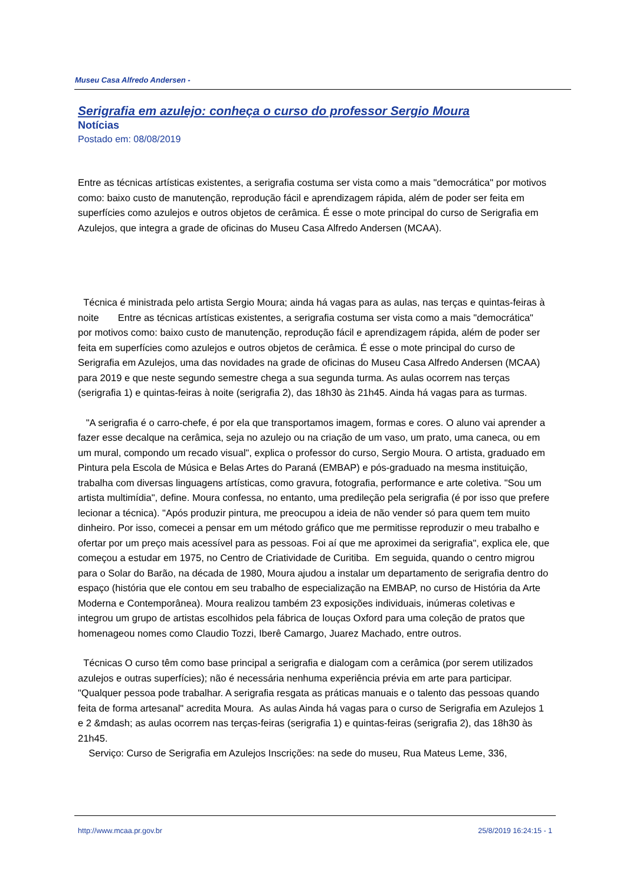Museu Casa Alfredo Andersen -
Serigrafia em azulejo: conheça o curso do professor Sergio Moura
Notícias
Postado em: 08/08/2019
Entre as técnicas artísticas existentes, a serigrafia costuma ser vista como a mais "democrática" por motivos como: baixo custo de manutenção, reprodução fácil e aprendizagem rápida, além de poder ser feita em superfícies como azulejos e outros objetos de cerâmica. É esse o mote principal do curso de Serigrafia em Azulejos, que integra a grade de oficinas do Museu Casa Alfredo Andersen (MCAA).
Técnica é ministrada pelo artista Sergio Moura; ainda há vagas para as aulas, nas terças e quintas-feiras à noite Entre as técnicas artísticas existentes, a serigrafia costuma ser vista como a mais "democrática" por motivos como: baixo custo de manutenção, reprodução fácil e aprendizagem rápida, além de poder ser feita em superfícies como azulejos e outros objetos de cerâmica. É esse o mote principal do curso de Serigrafia em Azulejos, uma das novidades na grade de oficinas do Museu Casa Alfredo Andersen (MCAA) para 2019 e que neste segundo semestre chega a sua segunda turma. As aulas ocorrem nas terças (serigrafia 1) e quintas-feiras à noite (serigrafia 2), das 18h30 às 21h45. Ainda há vagas para as turmas.
"A serigrafia é o carro-chefe, é por ela que transportamos imagem, formas e cores. O aluno vai aprender a fazer esse decalque na cerâmica, seja no azulejo ou na criação de um vaso, um prato, uma caneca, ou em um mural, compondo um recado visual", explica o professor do curso, Sergio Moura. O artista, graduado em Pintura pela Escola de Música e Belas Artes do Paraná (EMBAP) e pós-graduado na mesma instituição, trabalha com diversas linguagens artísticas, como gravura, fotografia, performance e arte coletiva. "Sou um artista multimídia", define. Moura confessa, no entanto, uma predileção pela serigrafia (é por isso que prefere lecionar a técnica). "Após produzir pintura, me preocupou a ideia de não vender só para quem tem muito dinheiro. Por isso, comecei a pensar em um método gráfico que me permitisse reproduzir o meu trabalho e ofertar por um preço mais acessível para as pessoas. Foi aí que me aproximei da serigrafia", explica ele, que começou a estudar em 1975, no Centro de Criatividade de Curitiba. Em seguida, quando o centro migrou para o Solar do Barão, na década de 1980, Moura ajudou a instalar um departamento de serigrafia dentro do espaço (história que ele contou em seu trabalho de especialização na EMBAP, no curso de História da Arte Moderna e Contemporânea). Moura realizou também 23 exposições individuais, inúmeras coletivas e integrou um grupo de artistas escolhidos pela fábrica de louças Oxford para uma coleção de pratos que homenageou nomes como Claudio Tozzi, Iberê Camargo, Juarez Machado, entre outros.
Técnicas O curso têm como base principal a serigrafia e dialogam com a cerâmica (por serem utilizados azulejos e outras superfícies); não é necessária nenhuma experiência prévia em arte para participar. "Qualquer pessoa pode trabalhar. A serigrafia resgata as práticas manuais e o talento das pessoas quando feita de forma artesanal" acredita Moura. As aulas Ainda há vagas para o curso de Serigrafia em Azulejos 1 e 2 &mdash; as aulas ocorrem nas terças-feiras (serigrafia 1) e quintas-feiras (serigrafia 2), das 18h30 às 21h45.
Serviço: Curso de Serigrafia em Azulejos Inscrições: na sede do museu, Rua Mateus Leme, 336,
http://www.mcaa.pr.gov.br 25/8/2019 16:24:15 - 1